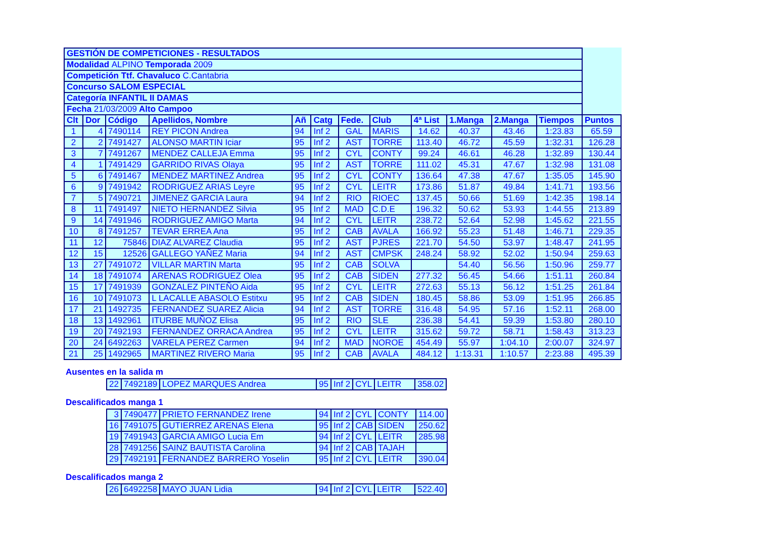| GESTIÓN DE COMPETICIONES - RESULTADOS | | | | | | | | | | | | |
| Modalidad ALPINO Temporada 2009 | | | | | | | | | | | | |
| Competición Ttf. Chavaluco C.Cantabria | | | | | | | | | | | | |
| Concurso SALOM ESPECIAL | | | | | | | | | | | | |
| Categoría INFANTIL II DAMAS | | | | | | | | | | | | |
| Fecha 21/03/2009 Alto Campoo | | | | | | | | | | | | |
| Clt | Dor | Código | Apellidos, Nombre | Añ | Catg | Fede. | Club | 4ª List | 1.Manga | 2.Manga | Tiempos | Puntos |
| 1 | 4 | 7490114 | REY PICON Andrea | 94 | Inf 2 | GAL | MARIS | 14.62 | 40.37 | 43.46 | 1:23.83 | 65.59 |
| 2 | 2 | 7491427 | ALONSO MARTIN Iciar | 95 | Inf 2 | AST | TORRE | 113.40 | 46.72 | 45.59 | 1:32.31 | 126.28 |
| 3 | 7 | 7491267 | MENDEZ CALLEJA Emma | 95 | Inf 2 | CYL | CONTY | 99.24 | 46.61 | 46.28 | 1:32.89 | 130.44 |
| 4 | 1 | 7491429 | GARRIDO RIVAS Olaya | 95 | Inf 2 | AST | TORRE | 111.02 | 45.31 | 47.67 | 1:32.98 | 131.08 |
| 5 | 6 | 7491467 | MENDEZ MARTINEZ Andrea | 95 | Inf 2 | CYL | CONTY | 136.64 | 47.38 | 47.67 | 1:35.05 | 145.90 |
| 6 | 9 | 7491942 | RODRIGUEZ ARIAS Leyre | 95 | Inf 2 | CYL | LEITR | 173.86 | 51.87 | 49.84 | 1:41.71 | 193.56 |
| 7 | 5 | 7490721 | JIMENEZ GARCIA Laura | 94 | Inf 2 | RIO | RIOEC | 137.45 | 50.66 | 51.69 | 1:42.35 | 198.14 |
| 8 | 11 | 7491497 | NIETO HERNANDEZ Silvia | 95 | Inf 2 | MAD | C.D.E | 196.32 | 50.62 | 53.93 | 1:44.55 | 213.89 |
| 9 | 14 | 7491946 | RODRIGUEZ AMIGO Marta | 94 | Inf 2 | CYL | LEITR | 238.72 | 52.64 | 52.98 | 1:45.62 | 221.55 |
| 10 | 8 | 7491257 | TEVAR ERREA Ana | 95 | Inf 2 | CAB | AVALA | 166.92 | 55.23 | 51.48 | 1:46.71 | 229.35 |
| 11 | 12 | 75846 | DIAZ ALVAREZ Claudia | 95 | Inf 2 | AST | PJRES | 221.70 | 54.50 | 53.97 | 1:48.47 | 241.95 |
| 12 | 15 | 12526 | GALLEGO YAÑEZ Maria | 94 | Inf 2 | AST | CMPSK | 248.24 | 58.92 | 52.02 | 1:50.94 | 259.63 |
| 13 | 27 | 7491072 | VILLAR MARTIN Marta | 95 | Inf 2 | CAB | SOLVA | | 54.40 | 56.56 | 1:50.96 | 259.77 |
| 14 | 18 | 7491074 | ARENAS RODRIGUEZ Olea | 95 | Inf 2 | CAB | SIDEN | 277.32 | 56.45 | 54.66 | 1:51.11 | 260.84 |
| 15 | 17 | 7491939 | GONZALEZ PINTEÑO Aida | 95 | Inf 2 | CYL | LEITR | 272.63 | 55.13 | 56.12 | 1:51.25 | 261.84 |
| 16 | 10 | 7491073 | L LACALLE ABASOLO Estitxu | 95 | Inf 2 | CAB | SIDEN | 180.45 | 58.86 | 53.09 | 1:51.95 | 266.85 |
| 17 | 21 | 1492735 | FERNANDEZ SUAREZ Alicia | 94 | Inf 2 | AST | TORRE | 316.48 | 54.95 | 57.16 | 1:52.11 | 268.00 |
| 18 | 13 | 1492961 | ITURBE MUÑOZ Elisa | 95 | Inf 2 | RIO | SLE | 236.38 | 54.41 | 59.39 | 1:53.80 | 280.10 |
| 19 | 20 | 7492193 | FERNANDEZ ORRACA Andrea | 95 | Inf 2 | CYL | LEITR | 315.62 | 59.72 | 58.71 | 1:58.43 | 313.23 |
| 20 | 24 | 6492263 | VARELA PEREZ Carmen | 94 | Inf 2 | MAD | NOROE | 454.49 | 55.97 | 1:04.10 | 2:00.07 | 324.97 |
| 21 | 25 | 1492965 | MARTINEZ RIVERO Maria | 95 | Inf 2 | CAB | AVALA | 484.12 | 1:13.31 | 1:10.57 | 2:23.88 | 495.39 |
Ausentes en la salida m
| 22 | 7492189 | LOPEZ MARQUES Andrea | 95 | Inf 2 | CYL | LEITR | 358.02 |
Descalificados manga 1
| 3 | 7490477 | PRIETO FERNANDEZ Irene | 94 | Inf 2 | CYL | CONTY | 114.00 |
| 16 | 7491075 | GUTIERREZ ARENAS Elena | 95 | Inf 2 | CAB | SIDEN | 250.62 |
| 19 | 7491943 | GARCIA AMIGO Lucia Em | 94 | Inf 2 | CYL | LEITR | 285.98 |
| 28 | 7491256 | SAINZ BAUTISTA Carolina | 94 | Inf 2 | CAB | TAJAH | |
| 29 | 7492191 | FERNANDEZ BARRERO Yoselin | 95 | Inf 2 | CYL | LEITR | 390.04 |
Descalificados manga 2
| 26 | 6492258 | MAYO JUAN Lidia | 94 | Inf 2 | CYL | LEITR | 522.40 |